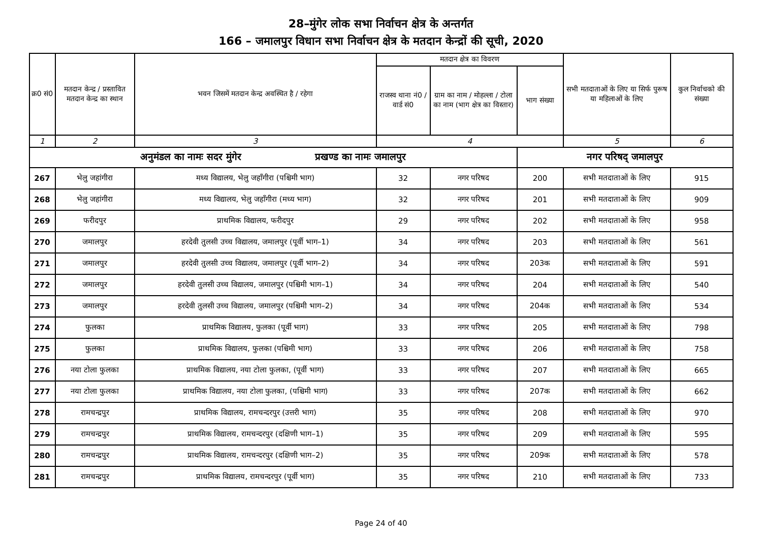28–मुंगेर लोक सभा निर्वाचन क्षेत्र के अन्तर्गत
166 – जमालपुर विधान सभा निर्वाचन क्षेत्र के मतदान केन्द्रों की सूची, 2020
| क्र0 सं0 | मतदान केन्द्र / प्रस्तावित मतदान केन्द्र का स्थान | भवन जिसमें मतदान केन्द्र अवस्थित है / रहेगा | मतदान क्षेत्र का विवरण | | | सभी मतदाताओं के लिए या सिर्फ पुरूष या महिलाओं के लिए | कुल निर्वाचको की संख्या |
| --- | --- | --- | --- | --- | --- | --- | --- |
| | | | राजस्व थाना नं0 / वार्ड सं0 | ग्राम का नाम / मोहल्ला / टोला का नाम (भाग क्षेत्र का विस्तार) | भाग संख्या | | |
| 1 | 2 | 3 | 4 | | | 5 | 6 |
| अनुमंडल का नामः सदर मुंगेर प्रखण्ड का नामः जमालपुर | | | | | नगर परिषद् जमालपुर | | |
| 267 | भेलु जहांगीरा | मध्य विद्यालय, भेलु जहाँगीरा (पश्चिमी भाग) | 32 | नगर परिषद | 200 | सभी मतदाताओं के लिए | 915 |
| 268 | भेलु जहांगीरा | मध्य विद्यालय, भेलु जहाँगीरा (मध्य भाग) | 32 | नगर परिषद | 201 | सभी मतदाताओं के लिए | 909 |
| 269 | फरीदपुर | प्राथमिक विद्यालय, फरीदपुर | 29 | नगर परिषद | 202 | सभी मतदाताओं के लिए | 958 |
| 270 | जमालपुर | हरदेवी तुलसी उच्च विद्यालय, जमालपुर (पूर्वी भाग–1) | 34 | नगर परिषद | 203 | सभी मतदाताओं के लिए | 561 |
| 271 | जमालपुर | हरदेवी तुलसी उच्च विद्यालय, जमालपुर (पूर्वी भाग–2) | 34 | नगर परिषद | 203क | सभी मतदाताओं के लिए | 591 |
| 272 | जमालपुर | हरदेवी तुलसी उच्च विद्यालय, जमालपुर (पश्चिमी भाग–1) | 34 | नगर परिषद | 204 | सभी मतदाताओं के लिए | 540 |
| 273 | जमालपुर | हरदेवी तुलसी उच्च विद्यालय, जमालपुर (पश्चिमी भाग–2) | 34 | नगर परिषद | 204क | सभी मतदाताओं के लिए | 534 |
| 274 | फुलका | प्राथमिक विद्यालय, फुलका (पूर्वी भाग) | 33 | नगर परिषद | 205 | सभी मतदाताओं के लिए | 798 |
| 275 | फुलका | प्राथमिक विद्यालय, फुलका (पश्चिमी भाग) | 33 | नगर परिषद | 206 | सभी मतदाताओं के लिए | 758 |
| 276 | नया टोला फुलका | प्राथमिक विद्यालय, नया टोला फुलका, (पूर्वी भाग) | 33 | नगर परिषद | 207 | सभी मतदाताओं के लिए | 665 |
| 277 | नया टोला फुलका | प्राथमिक विद्यालय, नया टोला फुलका, (पश्चिमी भाग) | 33 | नगर परिषद | 207क | सभी मतदाताओं के लिए | 662 |
| 278 | रामचन्द्रपुर | प्राथमिक विद्यालय, रामचन्दरपुर (उत्तरी भाग) | 35 | नगर परिषद | 208 | सभी मतदाताओं के लिए | 970 |
| 279 | रामचन्द्रपुर | प्राथमिक विद्यालय, रामचन्दरपुर (दक्षिणी भाग–1) | 35 | नगर परिषद | 209 | सभी मतदाताओं के लिए | 595 |
| 280 | रामचन्द्रपुर | प्राथमिक विद्यालय, रामचन्दरपुर (दक्षिणी भाग–2) | 35 | नगर परिषद | 209क | सभी मतदाताओं के लिए | 578 |
| 281 | रामचन्द्रपुर | प्राथमिक विद्यालय, रामचन्दरपुर (पूर्वी भाग) | 35 | नगर परिषद | 210 | सभी मतदाताओं के लिए | 733 |
Page 24 of 40